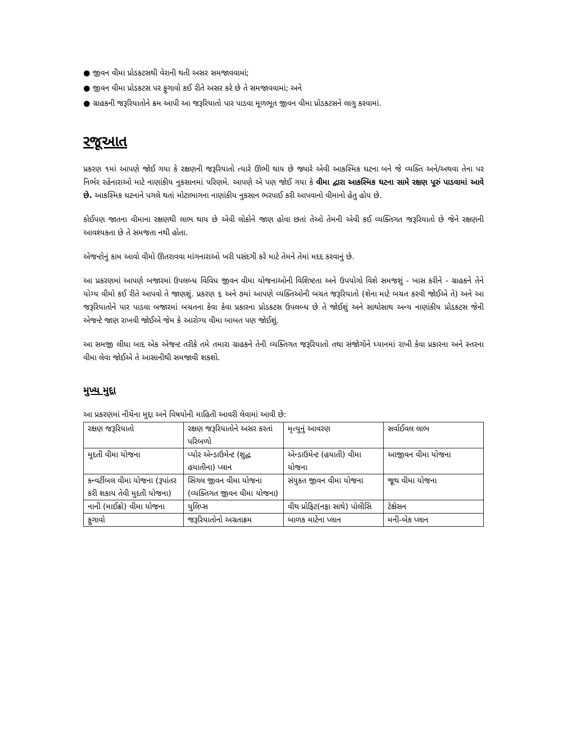● જીવન વીમા પ્રોડકટસથી વેરાની થતી અસર સમજાવવામાં;
● જીવન વીમા પ્રોડકટસ પર ફુગાવો કઈ રીતે અસર કરે છે તે સમજાવવામાં; અને
● ગ્રાહકની જરૂરિયાતોને ક્રમ આપી આ જરૂરિયાતો પાર પાડવા મૂળભૂત જીવન વીમા પ્રોડકટસને લાગુ કરવામાં.
રજૂઆત
પ્રકરણ ૧માં આપણે જોઈ ગયા કે રક્ષણની જરૂરિયાતો ત્યારે ઊભી થાય છે જ્યારે એવી આકસ્મિક ઘટના બને જે વ્યક્તિ અને/અથવા તેના પર નિર્ભર રહેનારાઓ માટે નાણાંકીય નુકસાનમાં પરિણમે. આપણે એ પણ જોઈ ગયા કે વીમા દ્વારા આકસ્મિક ઘટના સામે રક્ષણ પૂરું પાડવામાં આવે છે. આકસ્મિક ઘટનાને પગલે થતાં મોટાભાગના નાણાંકીય નુકસાન ભરપાઈ કરી આપવાનો વીમાનો હેતુ હોય છે.
કોઈપણ જાતના વીમાના રક્ષણથી લાભ થાય છે એવી લોકોને જાણ હોવા છતાં તેઓ તેમની એવી કઈ વ્યક્તિગત જરૂરિયાતો છે જેને રક્ષણની આવશ્યકતા છે તે સમજતા નથી હોતા.
એજન્ટોનું કામ આવો વીમો ઊતરાવવા માંગનારાઓ ખરી પસંદગી કરે માટે તેમને તેમાં મદદ કરવાનું છે.
આ પ્રકરણમાં આપણે બજારમાં ઉપલબ્ધ વિવિધ જીવન વીમા યોજનાઓની વિશિષ્ટતા અને ઉપયોગો વિશે સમજશું - ખાસ કરીને - ગ્રાહકને તેને યોગ્ય વીમો કઈ રીતે આપવો તે જાણશું. પ્રકરણ ૬ અને ૭માં આપણે વ્યક્તિઓની બચત જરૂરિયાતો (શેના માટે બચત કરવી જોઈએ તે) અને આ જરૂરિયાતોને પાર પાડવા બજારમાં બચતના કેવા કેવા પ્રકારના પ્રોડકટસ ઉપલબ્ધ છે તે જોઈશું અને સાથોસાથ અન્ય નાણાંકીય પ્રોડકટસ જેની એજન્ટે જાણ રાખવી જોઈએ જેમ કે આરોગ્ય વીમા બાબત પણ જોઈશું.
આ સમજી લીધા બાદ એક એજન્ટ તરીકે તમે તમારા ગ્રાહકને તેની વ્યક્તિગત જરૂરિયાતો તથા સંજોગોને ધ્યાનમાં રાખી કેવા પ્રકારના અને સ્તરના વીમા લેવા જોઈએ તે આસાનીથી સમજાવી શકશો.
મુખ્ય મુદ્દા
આ પ્રકરણમાં નીચેના મુદ્દા અને વિષયોની માહિતી આવરી લેવામાં આવી છે:
| રક્ષણ જરૂરિયાતો | રક્ષણ જરૂરિયાતોને અસર કરતાં પરિબળો | મૃત્યુનું આવરણ | સર્વાઈવલ લાભ |
| મુદતી વીમા યોજના | પ્યોર એન્ડાઉમેન્ટ (શુદ્ધ હયાતીના) પ્લાન | એન્ડાઉમેન્ટ (હયાતી) વીમા યોજના | આજીવન વીમા યોજના |
| કન્વર્ટીબલ વીમા યોજના (રૂપાંતર કરી શકાય તેવી મુદતી યોજના) | સિંગલ જીવન વીમા યોજના (વ્યક્તિગત જીવન વીમા યોજના) | સંયુકત જીવન વીમા યોજના | જૂથ વીમા યોજના |
| નાની (માઈક્રો) વીમા યોજના | યુલિપ્સ | વીથ પ્રોફિટ(નફા સાથે) પોલીસિ | ટેક્ષેસન |
| ફુગાવો | જરૂરિયાતોનો અગ્રતાક્રમ | બાળક માટેના પ્લાન | મની-બેક પ્લાન |